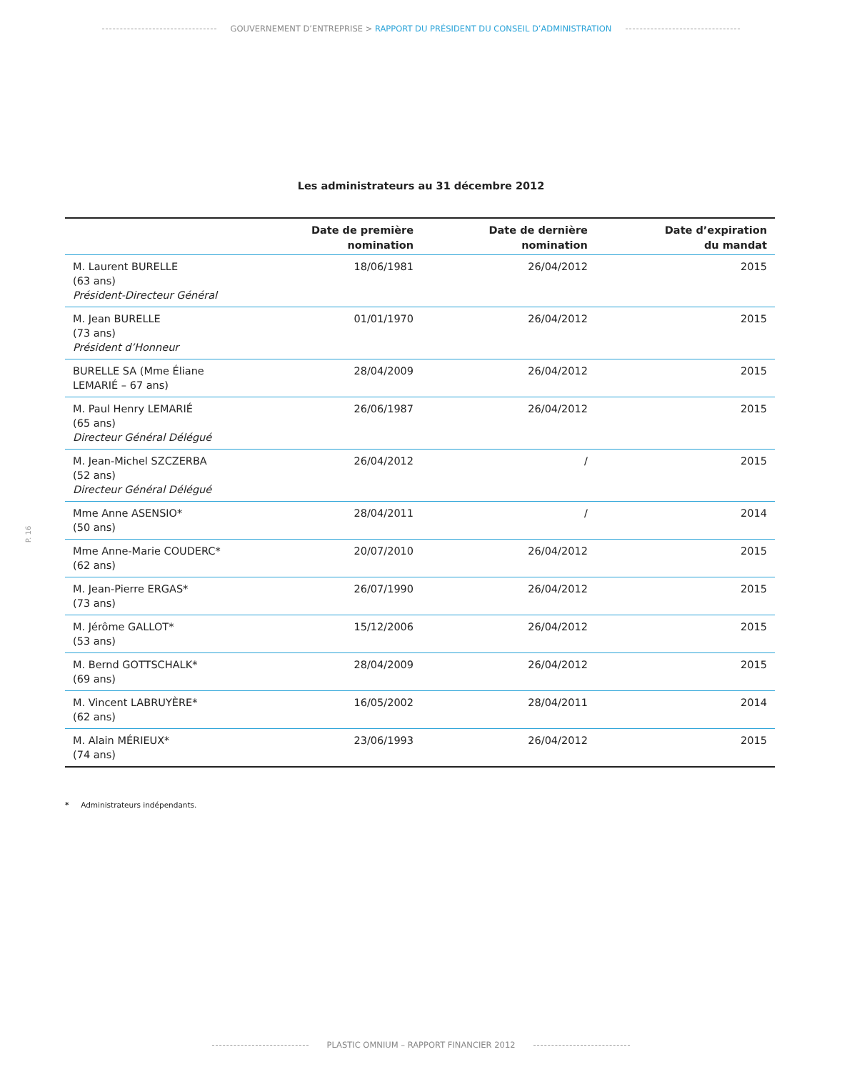GOUVERNEMENT D’ENTREPRISE > RAPPORT DU PRÉSIDENT DU CONSEIL D’ADMINISTRATION
Les administrateurs au 31 décembre 2012
| | Date de première nomination | Date de dernière nomination | Date d’expiration du mandat |
| --- | --- | --- | --- |
| M. Laurent BURELLE (63 ans) Président-Directeur Général | 18/06/1981 | 26/04/2012 | 2015 |
| M. Jean BURELLE (73 ans) Président d’Honneur | 01/01/1970 | 26/04/2012 | 2015 |
| BURELLE SA (Mme Éliane LEMARIÉ – 67 ans) | 28/04/2009 | 26/04/2012 | 2015 |
| M. Paul Henry LEMARIÉ (65 ans) Directeur Général Délégué | 26/06/1987 | 26/04/2012 | 2015 |
| M. Jean-Michel SZCZERBA (52 ans) Directeur Général Délégué | 26/04/2012 | / | 2015 |
| Mme Anne ASENSIO* (50 ans) | 28/04/2011 | / | 2014 |
| Mme Anne-Marie COUDERC* (62 ans) | 20/07/2010 | 26/04/2012 | 2015 |
| M. Jean-Pierre ERGAS* (73 ans) | 26/07/1990 | 26/04/2012 | 2015 |
| M. Jérôme GALLOT* (53 ans) | 15/12/2006 | 26/04/2012 | 2015 |
| M. Bernd GOTTSCHALK* (69 ans) | 28/04/2009 | 26/04/2012 | 2015 |
| M. Vincent LABRUYÈRE* (62 ans) | 16/05/2002 | 28/04/2011 | 2014 |
| M. Alain MÉRIEUX* (74 ans) | 23/06/1993 | 26/04/2012 | 2015 |
* Administrateurs indépendants.
P. 16
PLASTIC OMNIUM – RAPPORT FINANCIER 2012